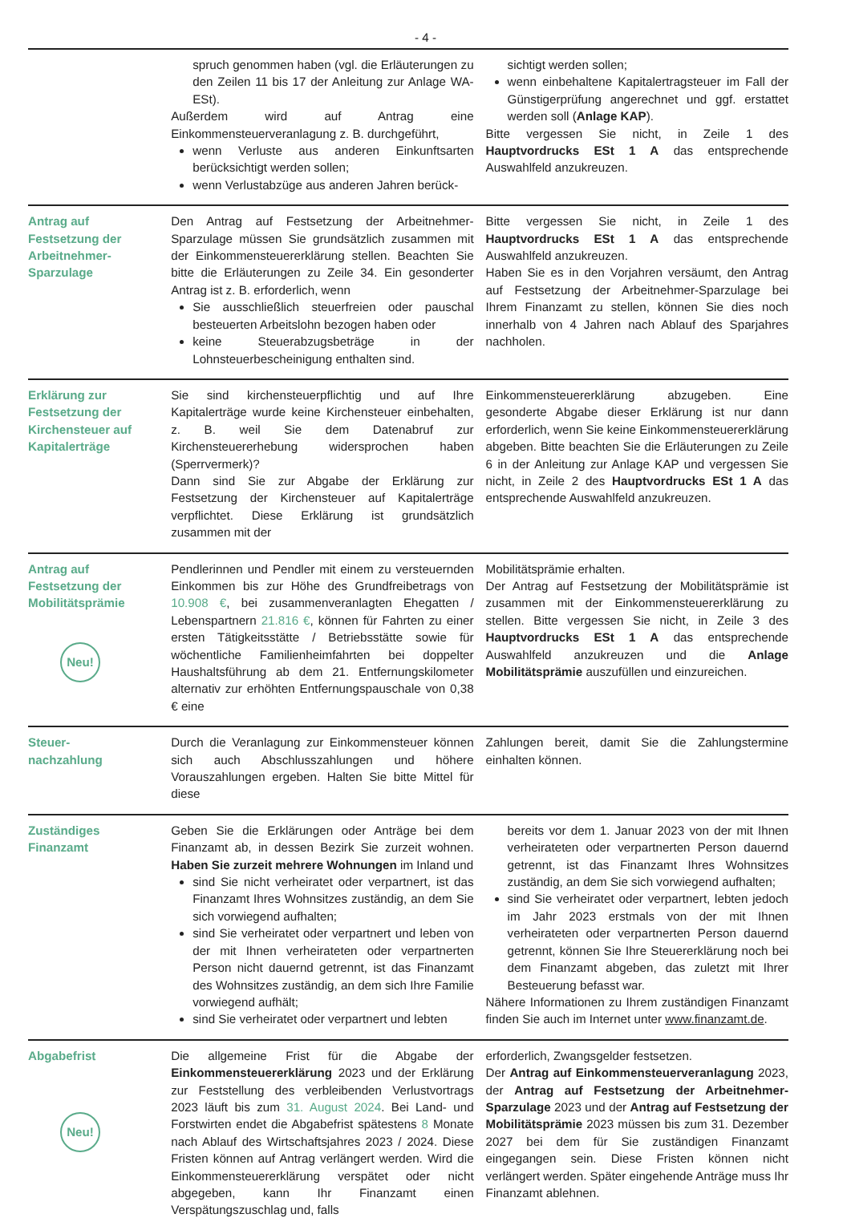- 4 -
spruch genommen haben (vgl. die Erläuterungen zu den Zeilen 11 bis 17 der Anleitung zur Anlage WA-ESt).
Außerdem wird auf Antrag eine Einkommensteuerveranlagung z. B. durchgeführt,
wenn Verluste aus anderen Einkunftsarten berücksichtigt werden sollen;
wenn Verlustabzüge aus anderen Jahren berück-
sichtigt werden sollen;
wenn einbehaltene Kapitalertragsteuer im Fall der Günstigerprüfung angerechnet und ggf. erstattet werden soll (Anlage KAP).
Bitte vergessen Sie nicht, in Zeile 1 des Hauptvordrucks ESt 1 A das entsprechende Auswahlfeld anzukreuzen.
Antrag auf Festsetzung der Arbeitnehmer-Sparzulage
Den Antrag auf Festsetzung der Arbeitnehmer-Sparzulage müssen Sie grundsätzlich zusammen mit der Einkommensteuererklärung stellen. Beachten Sie bitte die Erläuterungen zu Zeile 34. Ein gesonderter Antrag ist z. B. erforderlich, wenn
Sie ausschließlich steuerfreien oder pauschal besteuerten Arbeitslohn bezogen haben oder
keine Steuerabzugsbeträge in der Lohnsteuerbescheinigung enthalten sind.
Bitte vergessen Sie nicht, in Zeile 1 des Hauptvordrucks ESt 1 A das entsprechende Auswahlfeld anzukreuzen.
Haben Sie es in den Vorjahren versäumt, den Antrag auf Festsetzung der Arbeitnehmer-Sparzulage bei Ihrem Finanzamt zu stellen, können Sie dies noch innerhalb von 4 Jahren nach Ablauf des Sparjahres nachholen.
Erklärung zur Festsetzung der Kirchensteuer auf Kapitalerträge
Sie sind kirchensteuerpflichtig und auf Ihre Kapitalerträge wurde keine Kirchensteuer einbehalten, z. B. weil Sie dem Datenabruf zur Kirchensteuererhebung widersprochen haben (Sperrvermerk)?
Dann sind Sie zur Abgabe der Erklärung zur Festsetzung der Kirchensteuer auf Kapitalerträge verpflichtet. Diese Erklärung ist grundsätzlich zusammen mit der
Einkommensteuererklärung abzugeben. Eine gesonderte Abgabe dieser Erklärung ist nur dann erforderlich, wenn Sie keine Einkommensteuererklärung abgeben. Bitte beachten Sie die Erläuterungen zu Zeile 6 in der Anleitung zur Anlage KAP und vergessen Sie nicht, in Zeile 2 des Hauptvordrucks ESt 1 A das entsprechende Auswahlfeld anzukreuzen.
Antrag auf Festsetzung der Mobilitätsprämie
Neu!
Pendlerinnen und Pendler mit einem zu versteuernden Einkommen bis zur Höhe des Grundfreibetrags von 10.908 €, bei zusammenveranlagten Ehegatten / Lebenspartnern 21.816 €, können für Fahrten zu einer ersten Tätigkeitsstätte / Betriebsstätte sowie für wöchentliche Familienheimfahrten bei doppelter Haushaltsführung ab dem 21. Entfernungskilometer alternativ zur erhöhten Entfernungspauschale von 0,38 € eine
Mobilitätsprämie erhalten.
Der Antrag auf Festsetzung der Mobilitätsprämie ist zusammen mit der Einkommensteuererklärung zu stellen. Bitte vergessen Sie nicht, in Zeile 3 des Hauptvordrucks ESt 1 A das entsprechende Auswahlfeld anzukreuzen und die Anlage Mobilitätsprämie auszufüllen und einzureichen.
Steuer-
nachzahlung
Durch die Veranlagung zur Einkommensteuer können sich auch Abschlusszahlungen und höhere Vorauszahlungen ergeben. Halten Sie bitte Mittel für diese
Zahlungen bereit, damit Sie die Zahlungstermine einhalten können.
Zuständiges Finanzamt
Geben Sie die Erklärungen oder Anträge bei dem Finanzamt ab, in dessen Bezirk Sie zurzeit wohnen. Haben Sie zurzeit mehrere Wohnungen im Inland und
sind Sie nicht verheiratet oder verpartnert, ist das Finanzamt Ihres Wohnsitzes zuständig, an dem Sie sich vorwiegend aufhalten;
sind Sie verheiratet oder verpartnert und leben von der mit Ihnen verheirateten oder verpartnerten Person nicht dauernd getrennt, ist das Finanzamt des Wohnsitzes zuständig, an dem sich Ihre Familie vorwiegend aufhält;
sind Sie verheiratet oder verpartnert und lebten
bereits vor dem 1. Januar 2023 von der mit Ihnen verheirateten oder verpartnerten Person dauernd getrennt, ist das Finanzamt Ihres Wohnsitzes zuständig, an dem Sie sich vorwiegend aufhalten;
sind Sie verheiratet oder verpartnert, lebten jedoch im Jahr 2023 erstmals von der mit Ihnen verheirateten oder verpartnerten Person dauernd getrennt, können Sie Ihre Steuererklärung noch bei dem Finanzamt abgeben, das zuletzt mit Ihrer Besteuerung befasst war.
Nähere Informationen zu Ihrem zuständigen Finanzamt finden Sie auch im Internet unter www.finanzamt.de.
Abgabefrist
Neu!
Die allgemeine Frist für die Abgabe der Einkommensteuererklärung 2023 und der Erklärung zur Feststellung des verbleibenden Verlustvortrags 2023 läuft bis zum 31. August 2024. Bei Land- und Forstwirten endet die Abgabefrist spätestens 8 Monate nach Ablauf des Wirtschaftsjahres 2023 / 2024. Diese Fristen können auf Antrag verlängert werden. Wird die Einkommensteuererklärung verspätet oder nicht abgegeben, kann Ihr Finanzamt einen Verspätungszuschlag und, falls
erforderlich, Zwangsgelder festsetzen.
Der Antrag auf Einkommensteuerveranlagung 2023, der Antrag auf Festsetzung der Arbeitnehmer-Sparzulage 2023 und der Antrag auf Festsetzung der Mobilitätsprämie 2023 müssen bis zum 31. Dezember 2027 bei dem für Sie zuständigen Finanzamt eingegangen sein. Diese Fristen können nicht verlängert werden. Später eingehende Anträge muss Ihr Finanzamt ablehnen.